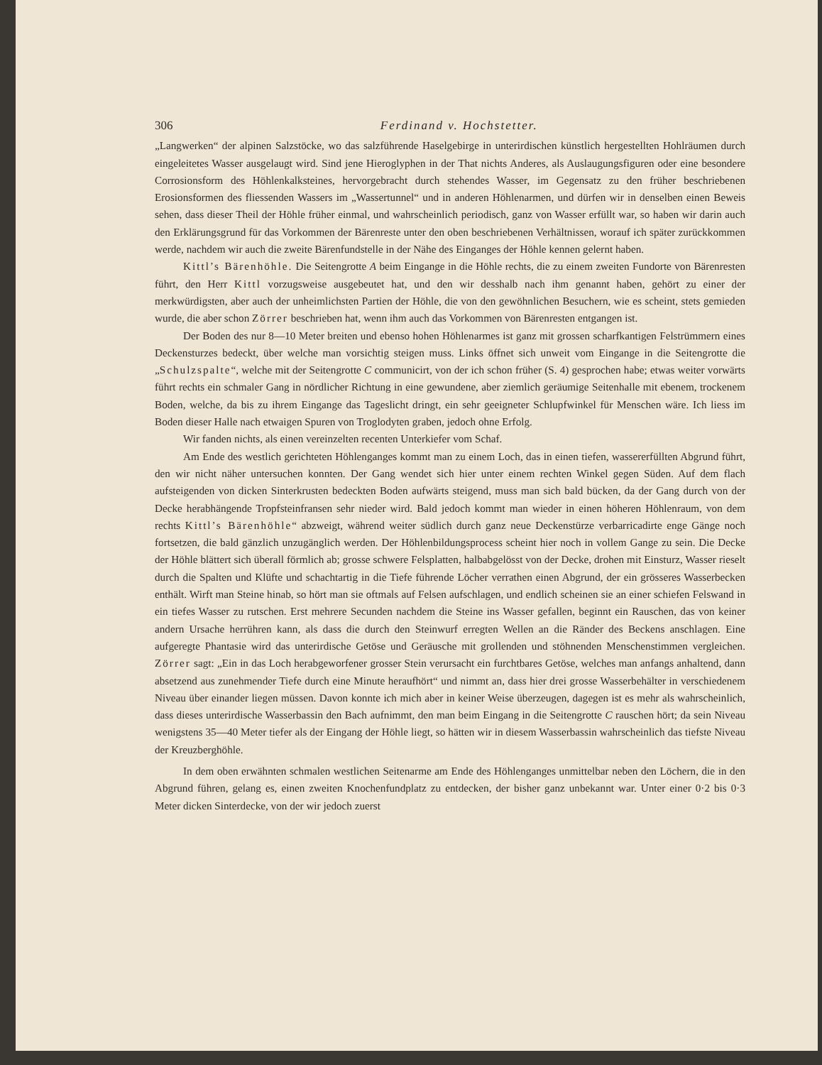306 Ferdinand v. Hochstetter.
„Langwerken“ der alpinen Salzstöcke, wo das salzführende Haselgebirge in unterirdischen künstlich hergestellten Hohlräumen durch eingeleitetes Wasser ausgelaugt wird. Sind jene Hieroglyphen in der That nichts Anderes, als Auslaugungsfiguren oder eine besondere Corrosionsform des Höhlenkalksteines, hervorgebracht durch stehendes Wasser, im Gegensatz zu den früher beschriebenen Erosionsformen des fliessenden Wassers im „Wassertunnel“ und in anderen Höhlenarmen, und dürfen wir in denselben einen Beweis sehen, dass dieser Theil der Höhle früher einmal, und wahrscheinlich periodisch, ganz von Wasser erfüllt war, so haben wir darin auch den Erklärungsgrund für das Vorkommen der Bärenreste unter den oben beschriebenen Verhältnissen, worauf ich später zurückkommen werde, nachdem wir auch die zweite Bärenfundstelle in der Nähe des Einganges der Höhle kennen gelernt haben.
Kittl’s Bärenhöhle. Die Seitengrotte A beim Eingange in die Höhle rechts, die zu einem zweiten Fundorte von Bärenresten führt, den Herr Kittl vorzugsweise ausgebeutet hat, und den wir desshalb nach ihm genannt haben, gehört zu einer der merkwürdigsten, aber auch der unheimlichsten Partien der Höhle, die von den gewöhnlichen Besuchern, wie es scheint, stets gemieden wurde, die aber schon Zörrer beschrieben hat, wenn ihm auch das Vorkommen von Bärenresten entgangen ist.
Der Boden des nur 8—10 Meter breiten und ebenso hohen Höhlenarmes ist ganz mit grossen scharfkantigen Felstrümmern eines Deckensturzes bedeckt, über welche man vorsichtig steigen muss. Links öffnet sich unweit vom Eingange in die Seitengrotte die „Schulzspalte“, welche mit der Seitengrotte C communicirt, von der ich schon früher (S. 4) gesprochen habe; etwas weiter vorwärts führt rechts ein schmaler Gang in nördlicher Richtung in eine gewundene, aber ziemlich geräumige Seitenhalle mit ebenem, trockenem Boden, welche, da bis zu ihrem Eingange das Tageslicht dringt, ein sehr geeigneter Schlupfwinkel für Menschen wäre. Ich liess im Boden dieser Halle nach etwaigen Spuren von Troglodyten graben, jedoch ohne Erfolg.
Wir fanden nichts, als einen vereinzelten recenten Unterkiefer vom Schaf.
Am Ende des westlich gerichteten Höhlenganges kommt man zu einem Loch, das in einen tiefen, wassererfüllten Abgrund führt, den wir nicht näher untersuchen konnten. Der Gang wendet sich hier unter einem rechten Winkel gegen Süden. Auf dem flach aufsteigenden von dicken Sinterkrusten bedeckten Boden aufwärts steigend, muss man sich bald bücken, da der Gang durch von der Decke herabhängende Tropfsteinfransen sehr nieder wird. Bald jedoch kommt man wieder in einen höheren Höhlenraum, von dem rechts Kittl’s Bärenhöhle“ abzweigt, während weiter südlich durch ganz neue Deckenstürze verbarricadirte enge Gänge noch fortsetzen, die bald gänzlich unzugänglich werden. Der Höhlenbildungsprocess scheint hier noch in vollem Gange zu sein. Die Decke der Höhle blättert sich überall förmlich ab; grosse schwere Felsplatten, halbabgelösst von der Decke, drohen mit Einsturz, Wasser rieselt durch die Spalten und Klüfte und schachtartig in die Tiefe führende Löcher verrathen einen Abgrund, der ein grösseres Wasserbecken enthält. Wirft man Steine hinab, so hört man sie oftmals auf Felsen aufschlagen, und endlich scheinen sie an einer schiefen Felswand in ein tiefes Wasser zu rutschen. Erst mehrere Secunden nachdem die Steine ins Wasser gefallen, beginnt ein Rauschen, das von keiner andern Ursache herrühren kann, als dass die durch den Steinwurf erregten Wellen an die Ränder des Beckens anschlagen. Eine aufgeregte Phantasie wird das unterirdische Getöse und Geräusche mit grollenden und stöhnenden Menschenstimmen vergleichen. Zörrer sagt: „Ein in das Loch herabgeworfener grosser Stein verursacht ein furchtbares Getöse, welches man anfangs anhaltend, dann absetzend aus zunehmender Tiefe durch eine Minute heraufhört“ und nimmt an, dass hier drei grosse Wasserbehälter in verschiedenem Niveau über einander liegen müssen. Davon konnte ich mich aber in keiner Weise überzeugen, dagegen ist es mehr als wahrscheinlich, dass dieses unterirdische Wasserbassin den Bach aufnimmt, den man beim Eingang in die Seitengrotte C rauschen hört; da sein Niveau wenigstens 35—40 Meter tiefer als der Eingang der Höhle liegt, so hätten wir in diesem Wasserbassin wahrscheinlich das tiefste Niveau der Kreuzberghöhle.
In dem oben erwähnten schmalen westlichen Seitenarme am Ende des Höhlenganges unmittelbar neben den Löchern, die in den Abgrund führen, gelang es, einen zweiten Knochenfundplatz zu entdecken, der bisher ganz unbekannt war. Unter einer 0·2 bis 0·3 Meter dicken Sinterdecke, von der wir jedoch zuerst